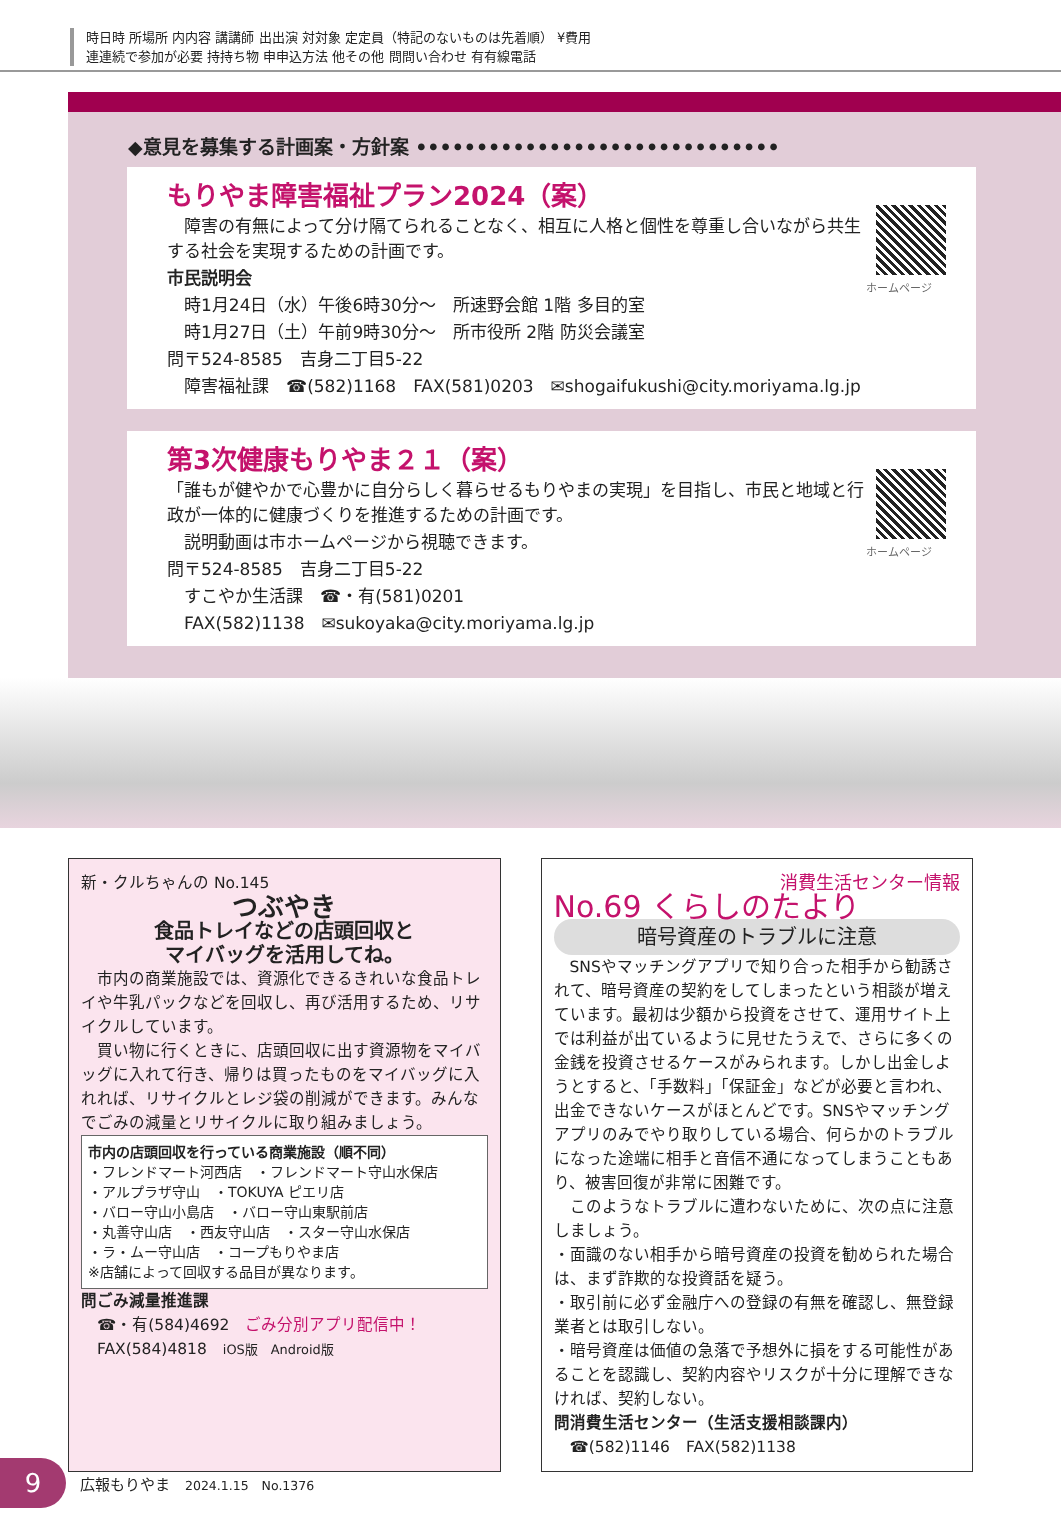時日時 所場所 内内容 講講師 出出演 対対象 定定員（特記のないものは先着順） ¥費用
連連続で参加が必要 持持ち物 申申込方法 他その他 問問い合わせ 有有線電話
◆意見を募集する計画案・方針案 ••••••••••••••••••••••••••••••
もりやま障害福祉プラン2024（案）
　障害の有無によって分け隔てられることなく、相互に人格と個性を尊重し合いながら共生する社会を実現するための計画です。
市民説明会
　時1月24日（水）午後6時30分～　所速野会館 1階 多目的室
　時1月27日（土）午前9時30分～　所市役所 2階 防災会議室
問〒524-8585　吉身二丁目5-22
　障害福祉課　☎(582)1168　FAX(581)0203　✉shogaifukushi@city.moriyama.lg.jp
ホームページ
第3次健康もりやま２１（案）
「誰もが健やかで心豊かに自分らしく暮らせるもりやまの実現」を目指し、市民と地域と行政が一体的に健康づくりを推進するための計画です。
　説明動画は市ホームページから視聴できます。
問〒524-8585　吉身二丁目5-22
　すこやか生活課　☎・有(581)0201
　FAX(582)1138　✉sukoyaka@city.moriyama.lg.jp
ホームページ
新・クルちゃんの No.145
つぶやき
食品トレイなどの店頭回収と
マイバッグを活用してね。
　市内の商業施設では、資源化できるきれいな食品トレイや牛乳パックなどを回収し、再び活用するため、リサイクルしています。
　買い物に行くときに、店頭回収に出す資源物をマイバッグに入れて行き、帰りは買ったものをマイバッグに入れれば、リサイクルとレジ袋の削減ができます。みんなでごみの減量とリサイクルに取り組みましょう。
市内の店頭回収を行っている商業施設（順不同）
・フレンドマート河西店　・フレンドマート守山水保店
・アルプラザ守山　・TOKUYA ピエリ店
・バロー守山小島店　・バロー守山東駅前店
・丸善守山店　・西友守山店　・スター守山水保店
・ラ・ムー守山店　・コープもりやま店
※店舗によって回収する品目が異なります。
問ごみ減量推進課
　☎・有(584)4692　ごみ分別アプリ配信中！
　FAX(584)4818　iOS版　Android版
消費生活センター情報
No.69 くらしのたより
暗号資産のトラブルに注意
　SNSやマッチングアプリで知り合った相手から勧誘されて、暗号資産の契約をしてしまったという相談が増えています。最初は少額から投資をさせて、運用サイト上では利益が出ているように見せたうえで、さらに多くの金銭を投資させるケースがみられます。しかし出金しようとすると、「手数料」「保証金」などが必要と言われ、出金できないケースがほとんどです。SNSやマッチングアプリのみでやり取りしている場合、何らかのトラブルになった途端に相手と音信不通になってしまうこともあり、被害回復が非常に困難です。
　このようなトラブルに遭わないために、次の点に注意しましょう。
・面識のない相手から暗号資産の投資を勧められた場合は、まず詐欺的な投資話を疑う。
・取引前に必ず金融庁への登録の有無を確認し、無登録業者とは取引しない。
・暗号資産は価値の急落で予想外に損をする可能性があることを認識し、契約内容やリスクが十分に理解できなければ、契約しない。
問消費生活センター（生活支援相談課内）
　☎(582)1146　FAX(582)1138
9
広報もりやま　2024.1.15　No.1376